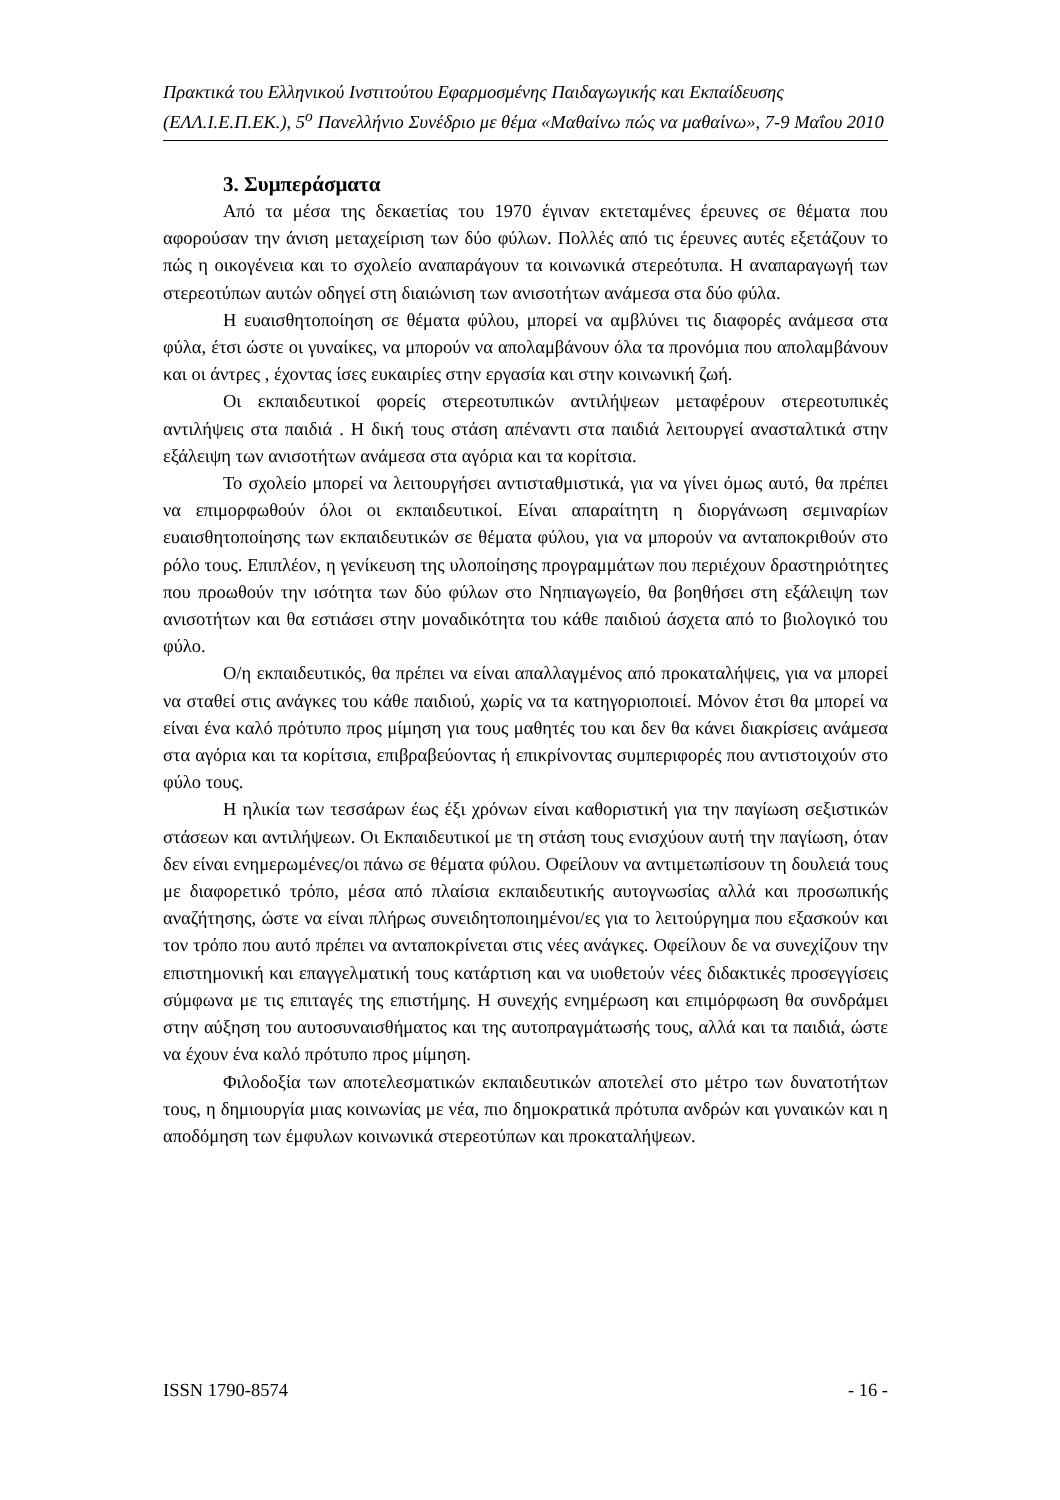Πρακτικά του Ελληνικού Ινστιτούτου Εφαρμοσμένης Παιδαγωγικής και Εκπαίδευσης (ΕΛΛ.Ι.Ε.Π.ΕΚ.), 5<sup>ο</sup> Πανελλήνιο Συνέδριο με θέμα «Μαθαίνω πώς να μαθαίνω», 7-9 Μαΐου 2010
3. Συμπεράσματα
Από τα μέσα της δεκαετίας του 1970 έγιναν εκτεταμένες έρευνες σε θέματα που αφορούσαν την άνιση μεταχείριση των δύο φύλων. Πολλές από τις έρευνες αυτές εξετάζουν το πώς η οικογένεια και το σχολείο αναπαράγουν τα κοινωνικά στερεότυπα. Η αναπαραγωγή των στερεοτύπων αυτών οδηγεί στη διαιώνιση των ανισοτήτων ανάμεσα στα δύο φύλα.
Η ευαισθητοποίηση σε θέματα φύλου, μπορεί να αμβλύνει τις διαφορές ανάμεσα στα φύλα, έτσι ώστε οι γυναίκες, να μπορούν να απολαμβάνουν όλα τα προνόμια που απολαμβάνουν και οι άντρες , έχοντας ίσες ευκαιρίες στην εργασία και στην κοινωνική ζωή.
Οι εκπαιδευτικοί φορείς στερεοτυπικών αντιλήψεων μεταφέρουν στερεοτυπικές αντιλήψεις στα παιδιά . Η δική τους στάση απέναντι στα παιδιά λειτουργεί ανασταλτικά στην εξάλειψη των ανισοτήτων ανάμεσα στα αγόρια και τα κορίτσια.
Το σχολείο μπορεί να λειτουργήσει αντισταθμιστικά, για να γίνει όμως αυτό, θα πρέπει να επιμορφωθούν όλοι οι εκπαιδευτικοί. Είναι απαραίτητη η διοργάνωση σεμιναρίων ευαισθητοποίησης των εκπαιδευτικών σε θέματα φύλου, για να μπορούν να ανταποκριθούν στο ρόλο τους. Επιπλέον, η γενίκευση της υλοποίησης προγραμμάτων που περιέχουν δραστηριότητες που προωθούν την ισότητα των δύο φύλων στο Νηπιαγωγείο, θα βοηθήσει στη εξάλειψη των ανισοτήτων και θα εστιάσει στην μοναδικότητα του κάθε παιδιού άσχετα από το βιολογικό του φύλο.
Ο/η εκπαιδευτικός, θα πρέπει να είναι απαλλαγμένος από προκαταλήψεις, για να μπορεί να σταθεί στις ανάγκες του κάθε παιδιού, χωρίς να τα κατηγοριοποιεί. Μόνον έτσι θα μπορεί να είναι ένα καλό πρότυπο προς μίμηση για τους μαθητές του και δεν θα κάνει διακρίσεις ανάμεσα στα αγόρια και τα κορίτσια, επιβραβεύοντας ή επικρίνοντας συμπεριφορές που αντιστοιχούν στο φύλο τους.
Η ηλικία των τεσσάρων έως έξι χρόνων είναι καθοριστική για την παγίωση σεξιστικών στάσεων και αντιλήψεων. Οι Εκπαιδευτικοί με τη στάση τους ενισχύουν αυτή την παγίωση, όταν δεν είναι ενημερωμένες/οι πάνω σε θέματα φύλου. Οφείλουν να αντιμετωπίσουν τη δουλειά τους με διαφορετικό τρόπο, μέσα από πλαίσια εκπαιδευτικής αυτογνωσίας αλλά και προσωπικής αναζήτησης, ώστε να είναι πλήρως συνειδητοποιημένοι/ες για το λειτούργημα που εξασκούν και τον τρόπο που αυτό πρέπει να ανταποκρίνεται στις νέες ανάγκες. Οφείλουν δε να συνεχίζουν την επιστημονική και επαγγελματική τους κατάρτιση και να υιοθετούν νέες διδακτικές προσεγγίσεις σύμφωνα με τις επιταγές της επιστήμης. Η συνεχής ενημέρωση και επιμόρφωση θα συνδράμει στην αύξηση του αυτοσυναισθήματος και της αυτοπραγμάτωσής τους, αλλά και τα παιδιά, ώστε να έχουν ένα καλό πρότυπο προς μίμηση.
Φιλοδοξία των αποτελεσματικών εκπαιδευτικών αποτελεί στο μέτρο των δυνατοτήτων τους, η δημιουργία μιας κοινωνίας με νέα, πιο δημοκρατικά πρότυπα ανδρών και γυναικών και η αποδόμηση των έμφυλων κοινωνικά στερεοτύπων και προκαταλήψεων.
ISSN 1790-8574 - 16 -